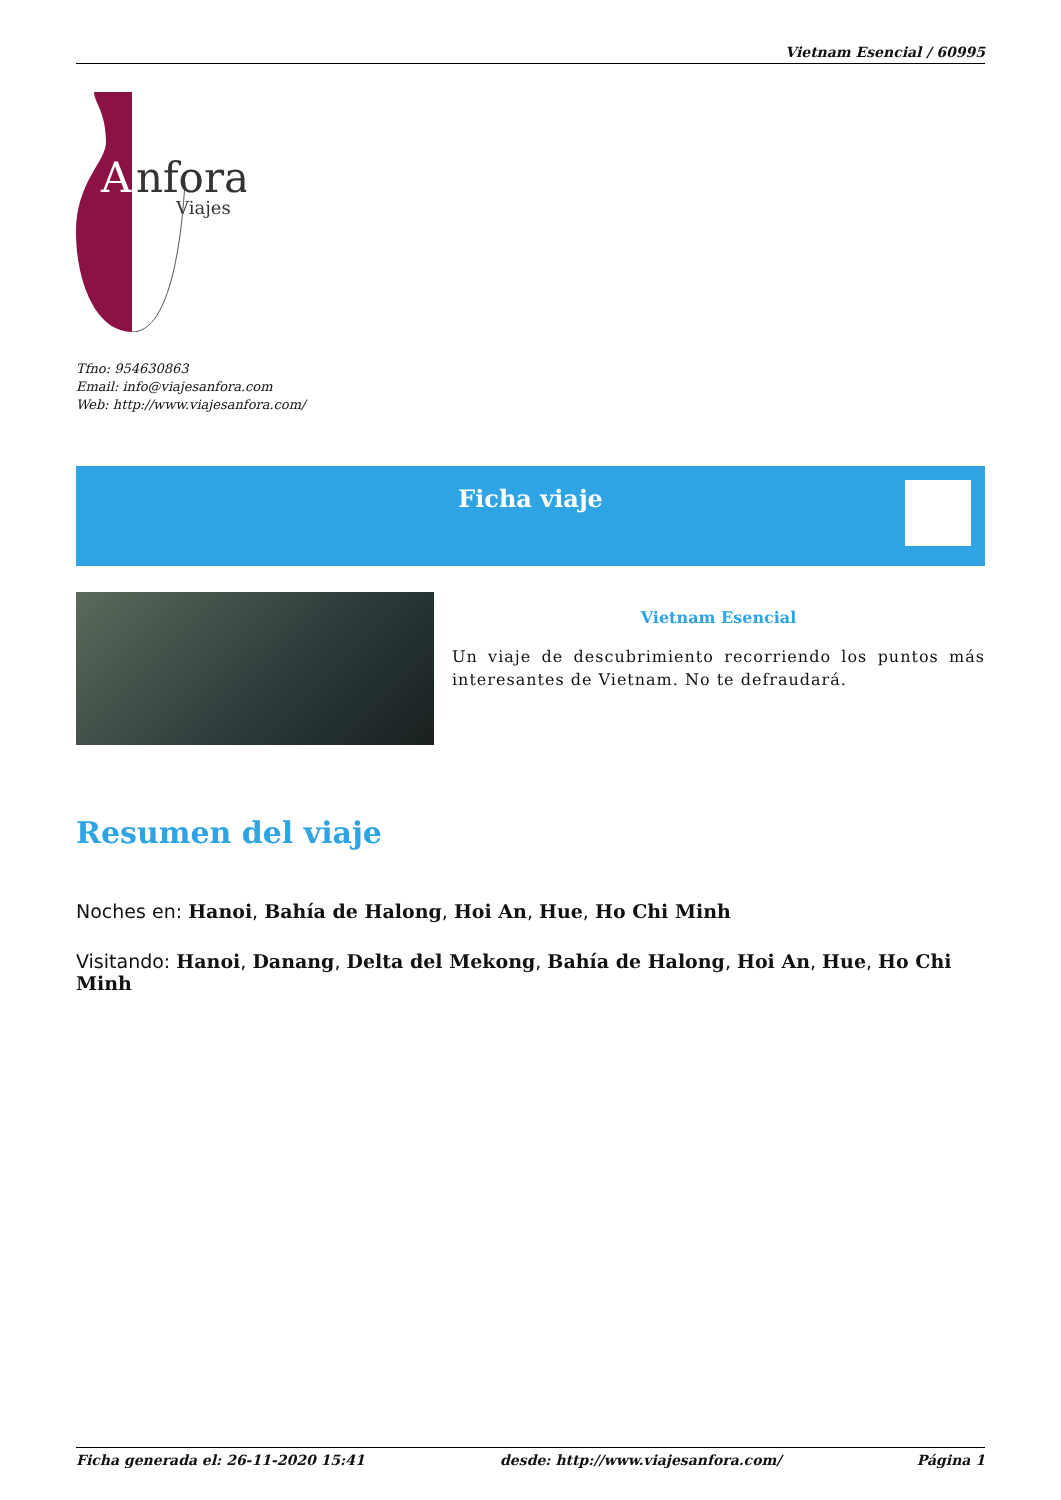Vietnam Esencial / 60995
A
nfora
Viajes
Tfno: 954630863
Email: info@viajesanfora.com
Web: http://www.viajesanfora.com/
Ficha viaje
Vietnam Esencial
Un viaje de descubrimiento recorriendo los puntos más interesantes de Vietnam. No te defraudará.
Resumen del viaje
Noches en: Hanoi, Bahía de Halong, Hoi An, Hue, Ho Chi Minh
Visitando: Hanoi, Danang, Delta del Mekong, Bahía de Halong, Hoi An, Hue, Ho Chi Minh
Ficha generada el: 26-11-2020 15:41 desde: http://www.viajesanfora.com/ Página 1